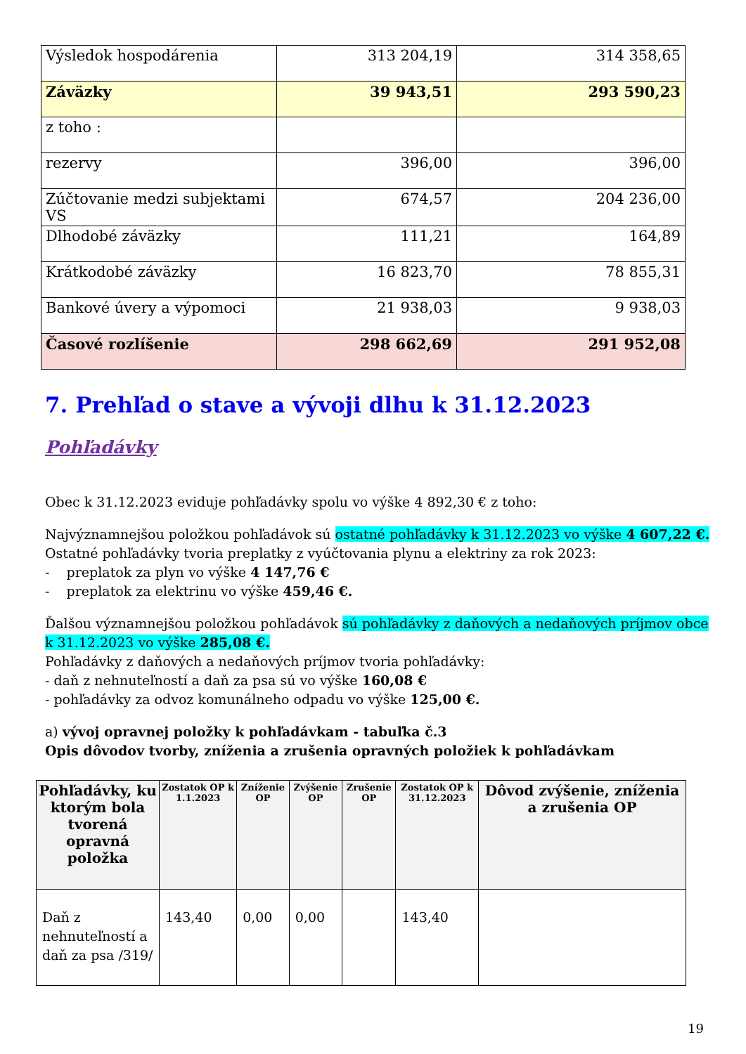| Výsledok hospodárenia | 313 204,19 | 314 358,65 |
| Záväzky | 39 943,51 | 293 590,23 |
| z toho : | | |
| rezervy | 396,00 | 396,00 |
| Zúčtovanie medzi subjektami VS | 674,57 | 204 236,00 |
| Dlhodobé záväzky | 111,21 | 164,89 |
| Krátkodobé záväzky | 16 823,70 | 78 855,31 |
| Bankové úvery a výpomoci | 21 938,03 | 9 938,03 |
| Časové rozlíšenie | 298 662,69 | 291 952,08 |
7. Prehľad o stave a vývoji dlhu k 31.12.2023
Pohľadávky
Obec k 31.12.2023 eviduje pohľadávky spolu vo výške 4 892,30 € z toho:
Najvýznamnejšou položkou pohľadávok sú ostatné pohľadávky k 31.12.2023 vo výške 4 607,22 €.
Ostatné pohľadávky tvoria preplatky z vyúčtovania plynu a elektriny za rok 2023:
- preplatok za plyn vo výške 4 147,76 €
- preplatok za elektrinu vo výške 459,46 €.
Ďalšou významnejšou položkou pohľadávok sú pohľadávky z daňových a nedaňových príjmov obce k 31.12.2023 vo výške 285,08 €.
Pohľadávky z daňových a nedaňových príjmov tvoria pohľadávky:
- daň z nehnuteľností a daň za psa sú vo výške 160,08 €
- pohľadávky za odvoz komunálneho odpadu vo výške 125,00 €.
a) vývoj opravnej položky k pohľadávkam - tabuľka č.3
Opis dôvodov tvorby, zníženia a zrušenia opravných položiek k pohľadávkam
| Pohľadávky, ku ktorým bola tvorená opravná položka | Zostatok OP k 1.1.2023 | Zníženie OP | Zvýšenie OP | Zrušenie OP | Zostatok OP k 31.12.2023 | Dôvod zvýšenie, zníženia a zrušenia OP |
| --- | --- | --- | --- | --- | --- | --- |
| Daň z nehnuteľností a daň za psa /319/ | 143,40 | 0,00 | 0,00 | | 143,40 | |
19